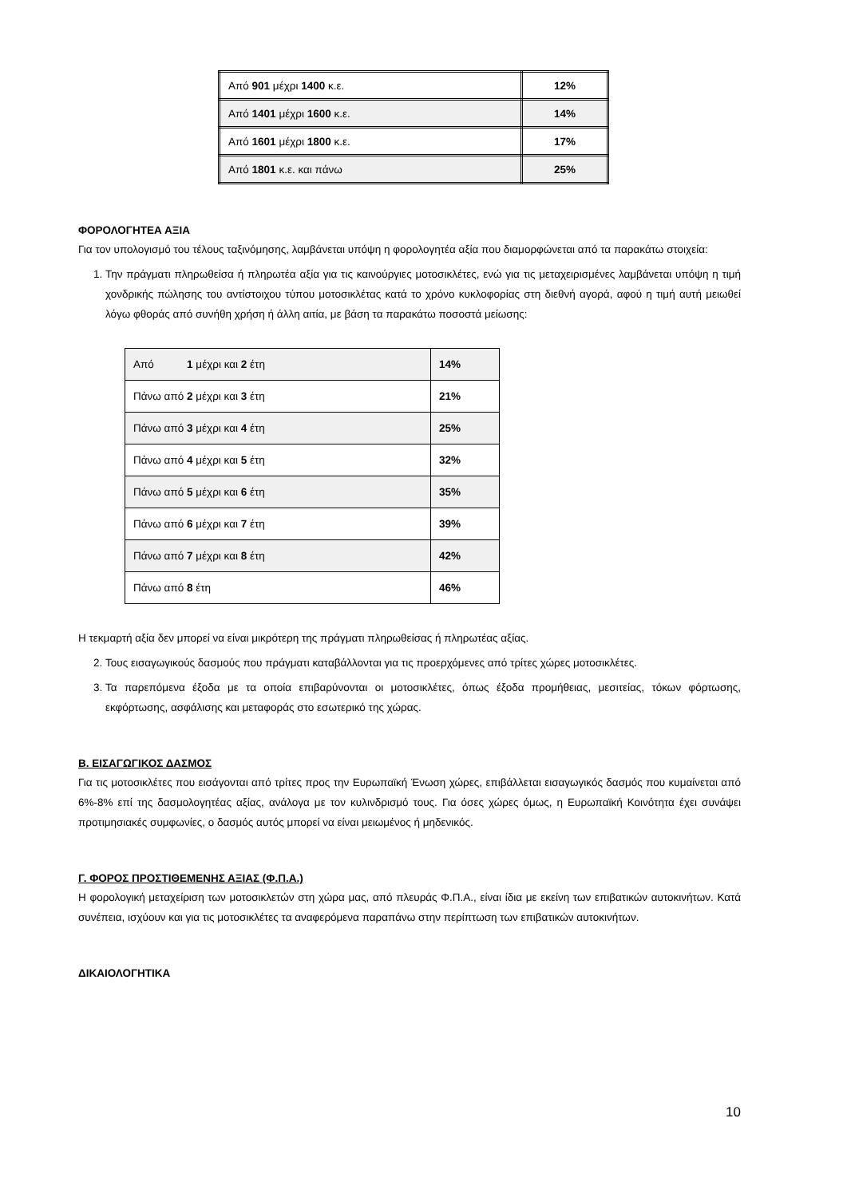| Από 901 μέχρι 1400 κ.ε. | 12% |
| Από 1401 μέχρι 1600 κ.ε. | 14% |
| Από 1601 μέχρι 1800 κ.ε. | 17% |
| Από 1801 κ.ε. και πάνω | 25% |
ΦΟΡΟΛΟΓΗΤΕΑ ΑΞΙΑ
Για τον υπολογισμό του τέλους ταξινόμησης, λαμβάνεται υπόψη η φορολογητέα αξία που διαμορφώνεται από τα παρακάτω στοιχεία:
1. Την πράγματι πληρωθείσα ή πληρωτέα αξία για τις καινούργιες μοτοσικλέτες, ενώ για τις μεταχειρισμένες λαμβάνεται υπόψη η τιμή χονδρικής πώλησης του αντίστοιχου τύπου μοτοσικλέτας κατά το χρόνο κυκλοφορίας στη διεθνή αγορά, αφού η τιμή αυτή μειωθεί λόγω φθοράς από συνήθη χρήση ή άλλη αιτία, με βάση τα παρακάτω ποσοστά μείωσης:
| Από 1 μέχρι και 2 έτη | 14% |
| Πάνω από 2 μέχρι και 3 έτη | 21% |
| Πάνω από 3 μέχρι και 4 έτη | 25% |
| Πάνω από 4 μέχρι και 5 έτη | 32% |
| Πάνω από 5 μέχρι και 6 έτη | 35% |
| Πάνω από 6 μέχρι και 7 έτη | 39% |
| Πάνω από 7 μέχρι και 8 έτη | 42% |
| Πάνω από 8 έτη | 46% |
Η τεκμαρτή αξία δεν μπορεί να είναι μικρότερη της πράγματι πληρωθείσας ή πληρωτέας αξίας.
2. Τους εισαγωγικούς δασμούς που πράγματι καταβάλλονται για τις προερχόμενες από τρίτες χώρες μοτοσικλέτες.
3. Τα παρεπόμενα έξοδα με τα οποία επιβαρύνονται οι μοτοσικλέτες, όπως έξοδα προμήθειας, μεσιτείας, τόκων φόρτωσης, εκφόρτωσης, ασφάλισης και μεταφοράς στο εσωτερικό της χώρας.
Β. ΕΙΣΑΓΩΓΙΚΟΣ ΔΑΣΜΟΣ
Για τις μοτοσικλέτες που εισάγονται από τρίτες προς την Ευρωπαϊκή Ένωση χώρες, επιβάλλεται εισαγωγικός δασμός που κυμαίνεται από 6%-8% επί της δασμολογητέας αξίας, ανάλογα με τον κυλινδρισμό τους. Για όσες χώρες όμως, η Ευρωπαϊκή Κοινότητα έχει συνάψει προτιμησιακές συμφωνίες, ο δασμός αυτός μπορεί να είναι μειωμένος ή μηδενικός.
Γ. ΦΟΡΟΣ ΠΡΟΣΤΙΘΕΜΕΝΗΣ ΑΞΙΑΣ (Φ.Π.Α.)
Η φορολογική μεταχείριση των μοτοσικλετών στη χώρα μας, από πλευράς Φ.Π.Α., είναι ίδια με εκείνη των επιβατικών αυτοκινήτων. Κατά συνέπεια, ισχύουν και για τις μοτοσικλέτες τα αναφερόμενα παραπάνω στην περίπτωση των επιβατικών αυτοκινήτων.
ΔΙΚΑΙΟΛΟΓΗΤΙΚΑ
10